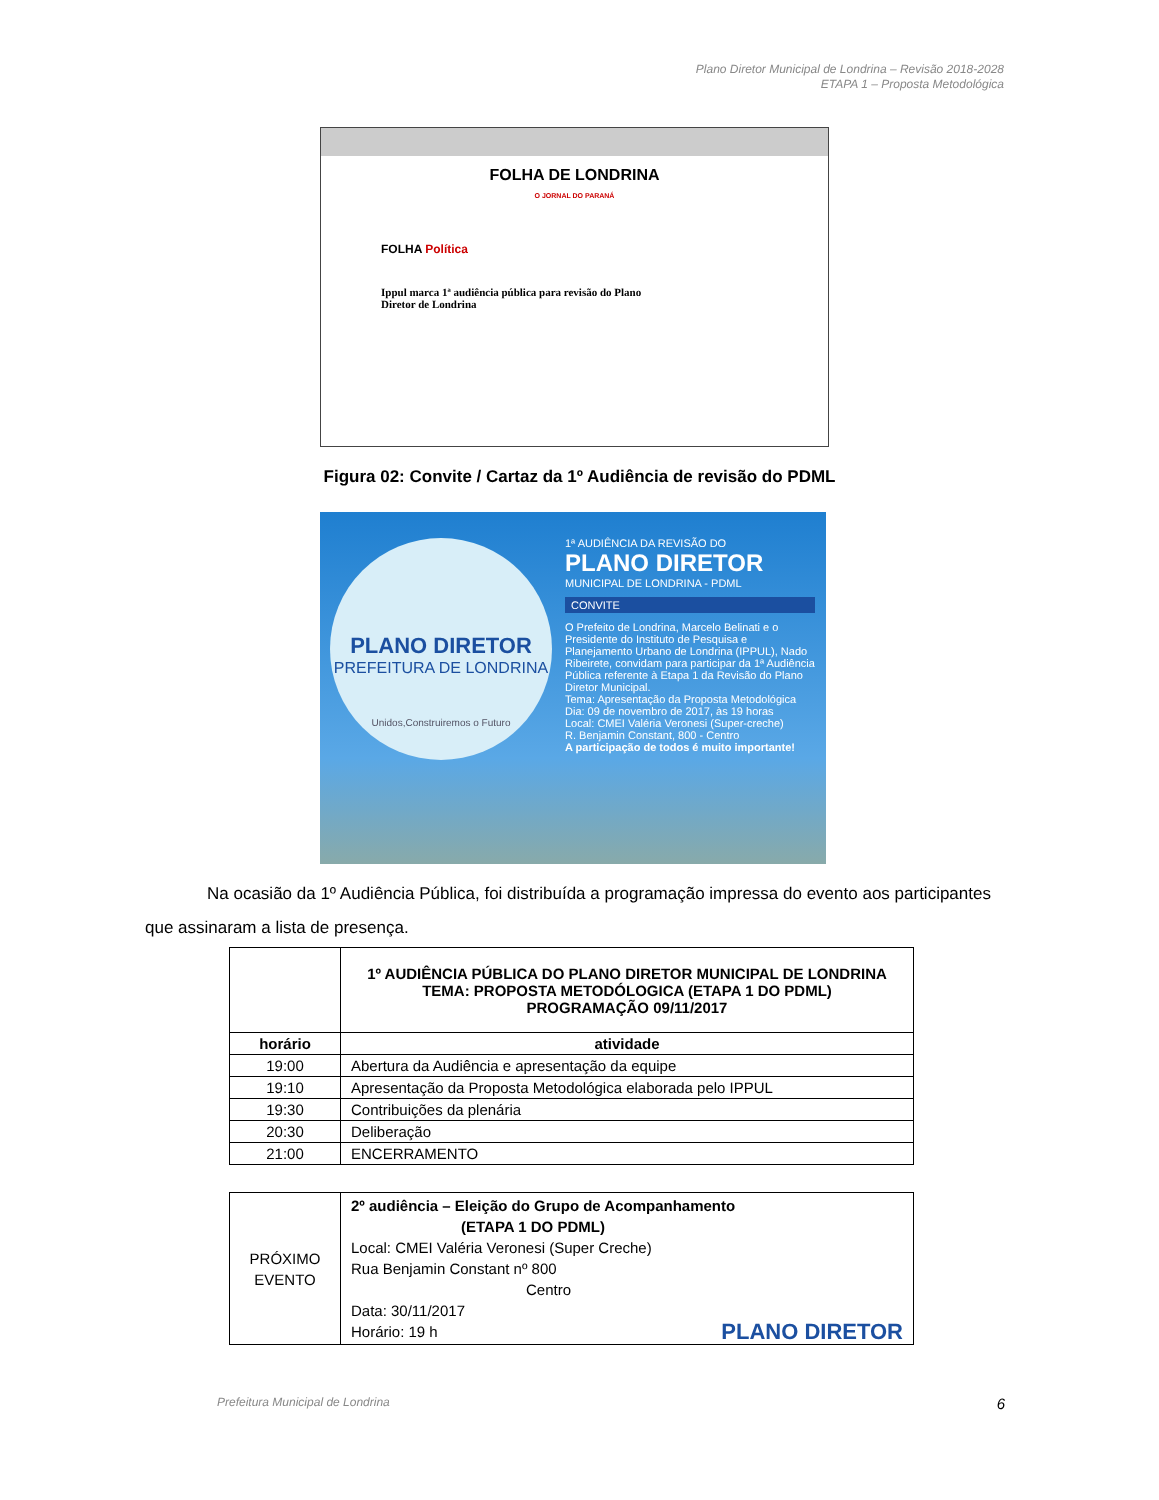Plano Diretor Municipal de Londrina – Revisão 2018-2028
ETAPA 1 – Proposta Metodológica
FOLHA DE LONDRINA
O JORNAL DO PARANÁ
FOLHA Política
Ippul marca 1ª audiência pública para revisão do Plano Diretor de Londrina
Figura 02: Convite / Cartaz da 1º Audiência de revisão do PDML
PLANO DIRETOR
PREFEITURA DE LONDRINA
Unidos,Construiremos o Futuro
1ª AUDIÊNCIA DA REVISÃO DO
PLANO DIRETOR
MUNICIPAL DE LONDRINA - PDML
CONVITE
O Prefeito de Londrina, Marcelo Belinati e o Presidente do Instituto de Pesquisa e Planejamento Urbano de Londrina (IPPUL), Nado Ribeirete, convidam para participar da 1ª Audiência Pública referente à Etapa 1 da Revisão do Plano Diretor Municipal.
Tema: Apresentação da Proposta Metodológica
Dia: 09 de novembro de 2017, às 19 horas
Local: CMEI Valéria Veronesi (Super-creche)
R. Benjamin Constant, 800 - Centro
A participação de todos é muito importante!
Na ocasião da 1º Audiência Pública, foi distribuída a programação impressa do evento aos participantes que assinaram a lista de presença.
| | 1º AUDIÊNCIA PÚBLICA DO PLANO DIRETOR MUNICIPAL DE LONDRINA TEMA: PROPOSTA METODÓLOGICA (ETAPA 1 DO PDML) PROGRAMAÇÃO 09/11/2017 |
| horário | atividade |
| 19:00 | Abertura da Audiência e apresentação da equipe |
| 19:10 | Apresentação da Proposta Metodológica elaborada pelo IPPUL |
| 19:30 | Contribuições da plenária |
| 20:30 | Deliberação |
| 21:00 | ENCERRAMENTO |
| PRÓXIMO EVENTO | 2º audiência – Eleição do Grupo de Acompanhamento (ETAPA 1 DO PDML) Local: CMEI Valéria Veronesi (Super Creche) Rua Benjamin Constant nº 800 Centro Data: 30/11/2017 Horário: 19 h PLANO DIRETOR |
Prefeitura Municipal de Londrina 6